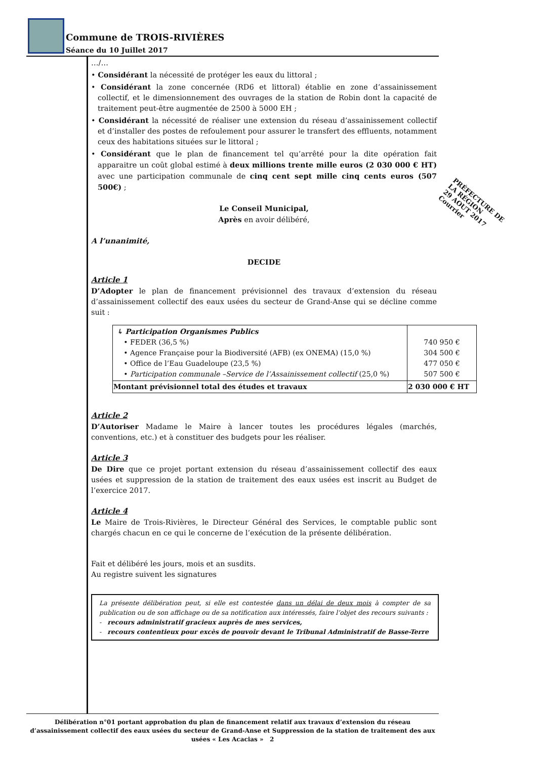Commune de TROIS-RIVIÈRES
Séance du 10 Juillet 2017
…/…
• Considérant la nécessité de protéger les eaux du littoral ;
• Considérant la zone concernée (RD6 et littoral) établie en zone d’assainissement collectif, et le dimensionnement des ouvrages de la station de Robin dont la capacité de traitement peut-être augmentée de 2500 à 5000 EH ;
• Considérant la nécessité de réaliser une extension du réseau d’assainissement collectif et d’installer des postes de refoulement pour assurer le transfert des effluents, notamment ceux des habitations situées sur le littoral ;
• Considérant que le plan de financement tel qu’arrêté pour la dite opération fait apparaitre un coût global estimé à deux millions trente mille euros (2 030 000 € HT) avec une participation communale de cinq cent sept mille cinq cents euros (507 500€) ;
Le Conseil Municipal,
Après en avoir délibéré,
A l’unanimité,
DECIDE
Article 1
D’Adopter le plan de financement prévisionnel des travaux d’extension du réseau d’assainissement collectif des eaux usées du secteur de Grand-Anse qui se décline comme suit :
| ↳ Participation Organismes Publics • FEDER (36,5 %) • Agence Française pour la Biodiversité (AFB) (ex ONEMA) (15,0 %) • Office de l’Eau Guadeloupe (23,5 %) • Participation communale –Service de l’Assainissement collectif (25,0 %) | 740 950 € 304 500 € 477 050 € 507 500 € |
| Montant prévisionnel total des études et travaux | 2 030 000 € HT |
Article 2
D’Autoriser Madame le Maire à lancer toutes les procédures légales (marchés, conventions, etc.) et à constituer des budgets pour les réaliser.
Article 3
De Dire que ce projet portant extension du réseau d’assainissement collectif des eaux usées et suppression de la station de traitement des eaux usées est inscrit au Budget de l’exercice 2017.
Article 4
Le Maire de Trois-Rivières, le Directeur Général des Services, le comptable public sont chargés chacun en ce qui le concerne de l’exécution de la présente délibération.
Fait et délibéré les jours, mois et an susdits.
Au registre suivent les signatures
La présente délibération peut, si elle est contestée dans un délai de deux mois à compter de sa publication ou de son affichage ou de sa notification aux intéressés, faire l’objet des recours suivants :
- recours administratif gracieux auprès de mes services,
- recours contentieux pour excès de pouvoir devant le Tribunal Administratif de Basse-Terre
PRÉFECTURE DE LA RÉGION
29 AOUT 2017
Courrier
Délibération n°01 portant approbation du plan de financement relatif aux travaux d’extension du réseau d’assainissement collectif des eaux usées du secteur de Grand-Anse et Suppression de la station de traitement des aux usées « Les Acacias » 2